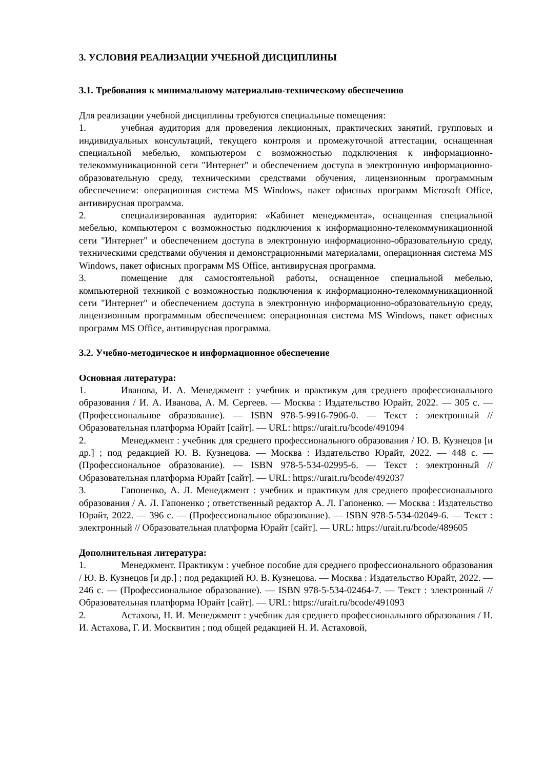3. УСЛОВИЯ РЕАЛИЗАЦИИ УЧЕБНОЙ ДИСЦИПЛИНЫ
3.1. Требования к минимальному материально-техническому обеспечению
Для реализации учебной дисциплины требуются специальные помещения:
1. учебная аудитория для проведения лекционных, практических занятий, групповых и индивидуальных консультаций, текущего контроля и промежуточной аттестации, оснащенная специальной мебелью, компьютером с возможностью подключения к информационно-телекоммуникационной сети "Интернет" и обеспечением доступа в электронную информационно-образовательную среду, техническими средствами обучения, лицензионным программным обеспечением: операционная система MS Windows, пакет офисных программ Microsoft Office, антивирусная программа.
2. специализированная аудитория: «Кабинет менеджмента», оснащенная специальной мебелью, компьютером с возможностью подключения к информационно-телекоммуникационной сети "Интернет" и обеспечением доступа в электронную информационно-образовательную среду, техническими средствами обучения и демонстрационными материалами, операционная система MS Windows, пакет офисных программ MS Office, антивирусная программа.
3. помещение для самостоятельной работы, оснащенное специальной мебелью, компьютерной техникой с возможностью подключения к информационно-телекоммуникационной сети "Интернет" и обеспечением доступа в электронную информационно-образовательную среду, лицензионным программным обеспечением: операционная система MS Windows, пакет офисных программ MS Office, антивирусная программа.
3.2. Учебно-методическое и информационное обеспечение
Основная литература:
1. Иванова, И. А. Менеджмент : учебник и практикум для среднего профессионального образования / И. А. Иванова, А. М. Сергеев. — Москва : Издательство Юрайт, 2022. — 305 с. — (Профессиональное образование). — ISBN 978-5-9916-7906-0. — Текст : электронный // Образовательная платформа Юрайт [сайт]. — URL: https://urait.ru/bcode/491094
2. Менеджмент : учебник для среднего профессионального образования / Ю. В. Кузнецов [и др.] ; под редакцией Ю. В. Кузнецова. — Москва : Издательство Юрайт, 2022. — 448 с. — (Профессиональное образование). — ISBN 978-5-534-02995-6. — Текст : электронный // Образовательная платформа Юрайт [сайт]. — URL: https://urait.ru/bcode/492037
3. Гапоненко, А. Л. Менеджмент : учебник и практикум для среднего профессионального образования / А. Л. Гапоненко ; ответственный редактор А. Л. Гапоненко. — Москва : Издательство Юрайт, 2022. — 396 с. — (Профессиональное образование). — ISBN 978-5-534-02049-6. — Текст : электронный // Образовательная платформа Юрайт [сайт]. — URL: https://urait.ru/bcode/489605
Дополнительная литература:
1. Менеджмент. Практикум : учебное пособие для среднего профессионального образования / Ю. В. Кузнецов [и др.] ; под редакцией Ю. В. Кузнецова. — Москва : Издательство Юрайт, 2022. — 246 с. — (Профессиональное образование). — ISBN 978-5-534-02464-7. — Текст : электронный // Образовательная платформа Юрайт [сайт]. — URL: https://urait.ru/bcode/491093
2. Астахова, Н. И. Менеджмент : учебник для среднего профессионального образования / Н. И. Астахова, Г. И. Москвитин ; под общей редакцией Н. И. Астаховой,